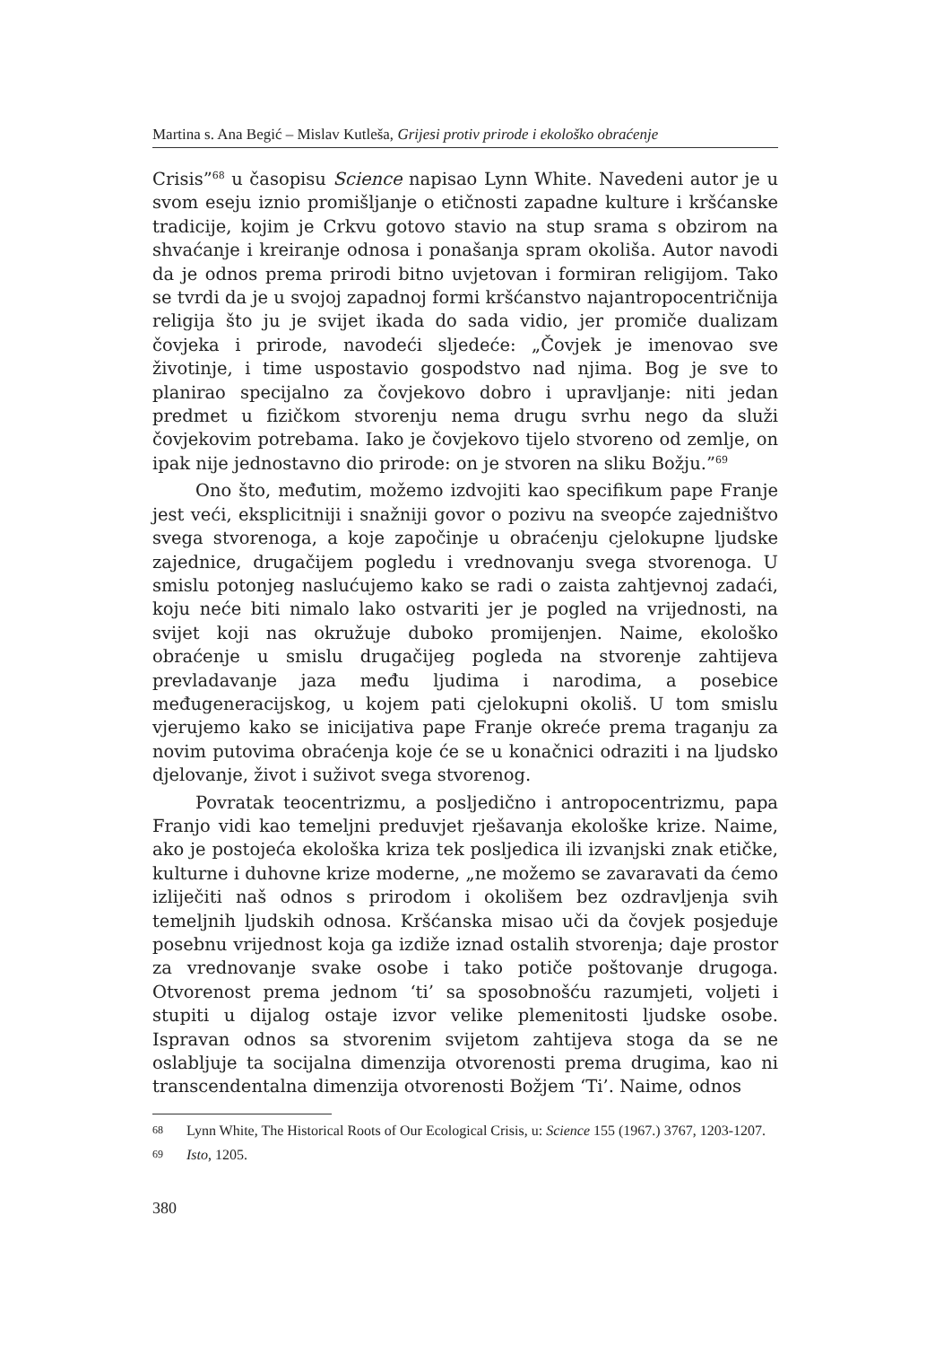Martina s. Ana Begić – Mislav Kutleša, Grijesi protiv prirode i ekološko obraćenje
Crisis”<sup>68</sup> u časopisu Science napisao Lynn White. Navedeni autor je u svom eseju iznio promišljanje o etičnosti zapadne kulture i kršćanske tradicije, kojim je Crkvu gotovo stavio na stup srama s obzirom na shvaćanje i kreiranje odnosa i ponašanja spram okoliša. Autor navodi da je odnos prema prirodi bitno uvjetovan i formiran religijom. Tako se tvrdi da je u svojoj zapadnoj formi kršćanstvo najantropocentričnija religija što ju je svijet ikada do sada vidio, jer promiče dualizam čovjeka i prirode, navodeći sljedeće: „Čovjek je imenovao sve životinje, i time uspostavio gospodstvo nad njima. Bog je sve to planirao specijalno za čovjekovo dobro i upravljanje: niti jedan predmet u fizičkom stvorenju nema drugu svrhu nego da služi čovjekovim potrebama. Iako je čovjekovo tijelo stvoreno od zemlje, on ipak nije jednostavno dio prirode: on je stvoren na sliku Božju.”<sup>69</sup>
Ono što, međutim, možemo izdvojiti kao specifikum pape Franje jest veći, eksplicitniji i snažniji govor o pozivu na sveopće zajedništvo svega stvorenoga, a koje započinje u obraćenju cjelokupne ljudske zajednice, drugačijem pogledu i vrednovanju svega stvorenoga. U smislu potonjeg naslućujemo kako se radi o zaista zahtjevnoj zadaći, koju neće biti nimalo lako ostvariti jer je pogled na vrijednosti, na svijet koji nas okružuje duboko promijenjen. Naime, ekološko obraćenje u smislu drugačijeg pogleda na stvorenje zahtijeva prevladavanje jaza među ljudima i narodima, a posebice međugeneracijskog, u kojem pati cjelokupni okoliš. U tom smislu vjerujemo kako se inicijativa pape Franje okreće prema traganju za novim putovima obraćenja koje će se u konačnici odraziti i na ljudsko djelovanje, život i suživot svega stvorenog.
Povratak teocentrizmu, a posljedično i antropocentrizmu, papa Franjo vidi kao temeljni preduvjet rješavanja ekološke krize. Naime, ako je postojeća ekološka kriza tek posljedica ili izvanjski znak etičke, kulturne i duhovne krize moderne, „ne možemo se zavaravati da ćemo izliječiti naš odnos s prirodom i okolišem bez ozdravljenja svih temeljnih ljudskih odnosa. Kršćanska misao uči da čovjek posjeduje posebnu vrijednost koja ga izdiže iznad ostalih stvorenja; daje prostor za vrednovanje svake osobe i tako potiče poštovanje drugoga. Otvorenost prema jednom ‘ti’ sa sposobnošću razumjeti, voljeti i stupiti u dijalog ostaje izvor velike plemenitosti ljudske osobe. Ispravan odnos sa stvorenim svijetom zahtijeva stoga da se ne oslabljuje ta socijalna dimenzija otvorenosti prema drugima, kao ni transcendentalna dimenzija otvorenosti Božjem ‘Ti’. Naime, odnos
68 Lynn White, The Historical Roots of Our Ecological Crisis, u: Science 155 (1967.) 3767, 1203-1207.
69 Isto, 1205.
380